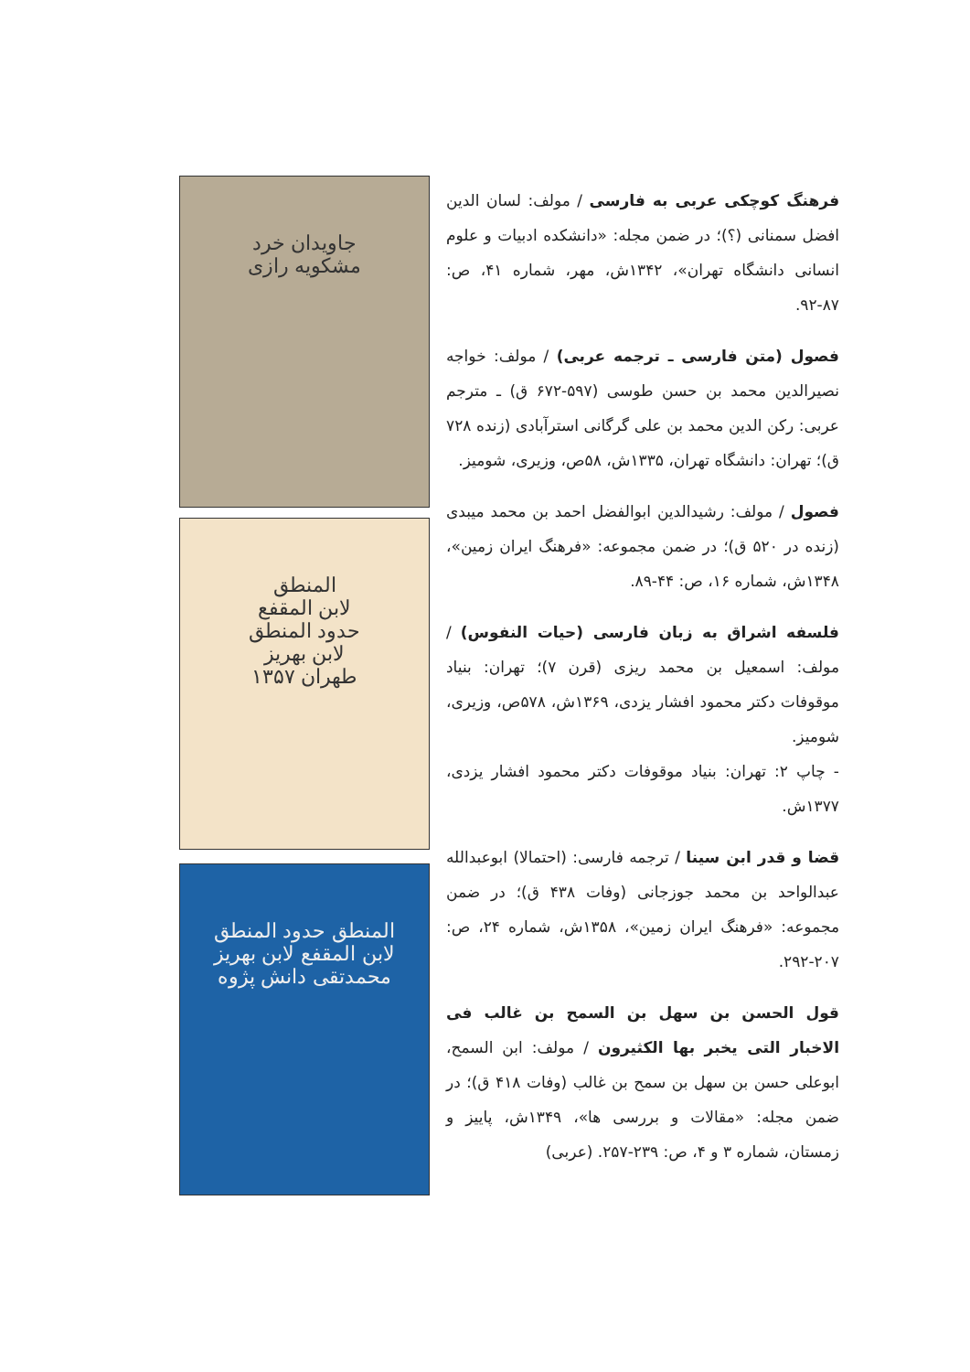جاویدان خرد
مشکویه رازی
المنطق
لابن المقفع
حدود المنطق
لابن بهریز
طهران ۱۳۵۷
المنطق حدود المنطق
لابن المقفع لابن بهریز
محمدتقی دانش پژوه
فرهنگ کوچکی عربی به فارسی / مولف: لسان الدین افضل سمنانی (؟)؛ در ضمن مجله: «دانشکده ادبیات و علوم انسانی دانشگاه تهران»، ۱۳۴۲ش، مهر، شماره ۴۱، ص: ۸۷-۹۲.
فصول (متن فارسی ـ ترجمه عربی) / مولف: خواجه نصیرالدین محمد بن حسن طوسی (۵۹۷-۶۷۲ ق) ـ مترجم عربی: رکن الدین محمد بن علی گرگانی استرآبادی (زنده ۷۲۸ ق)؛ تهران: دانشگاه تهران، ۱۳۳۵ش، ۵۸ص، وزیری، شومیز.
فصول / مولف: رشیدالدین ابوالفضل احمد بن محمد میبدی (زنده در ۵۲۰ ق)؛ در ضمن مجموعه: «فرهنگ ایران زمین»، ۱۳۴۸ش، شماره ۱۶، ص: ۴۴-۸۹.
فلسفه اشراق به زبان فارسی (حیات النفوس) / مولف: اسمعیل بن محمد ریزی (قرن ۷)؛ تهران: بنیاد موقوفات دکتر محمود افشار یزدی، ۱۳۶۹ش، ۵۷۸ص، وزیری، شومیز.
- چاپ ۲: تهران: بنیاد موقوفات دکتر محمود افشار یزدی، ۱۳۷۷ش.
قضا و قدر ابن سینا / ترجمه فارسی: (احتمالا) ابوعبدالله عبدالواحد بن محمد جوزجانی (وفات ۴۳۸ ق)؛ در ضمن مجموعه: «فرهنگ ایران زمین»، ۱۳۵۸ش، شماره ۲۴، ص: ۲۰۷-۲۹۲.
قول الحسن بن سهل بن السمح بن غالب فی الاخبار التی یخبر بها الکثیرون / مولف: ابن السمح، ابوعلی حسن بن سهل بن سمح بن غالب (وفات ۴۱۸ ق)؛ در ضمن مجله: «مقالات و بررسی ها»، ۱۳۴۹ش، پاییز و زمستان، شماره ۳ و ۴، ص: ۲۳۹-۲۵۷. (عربی)